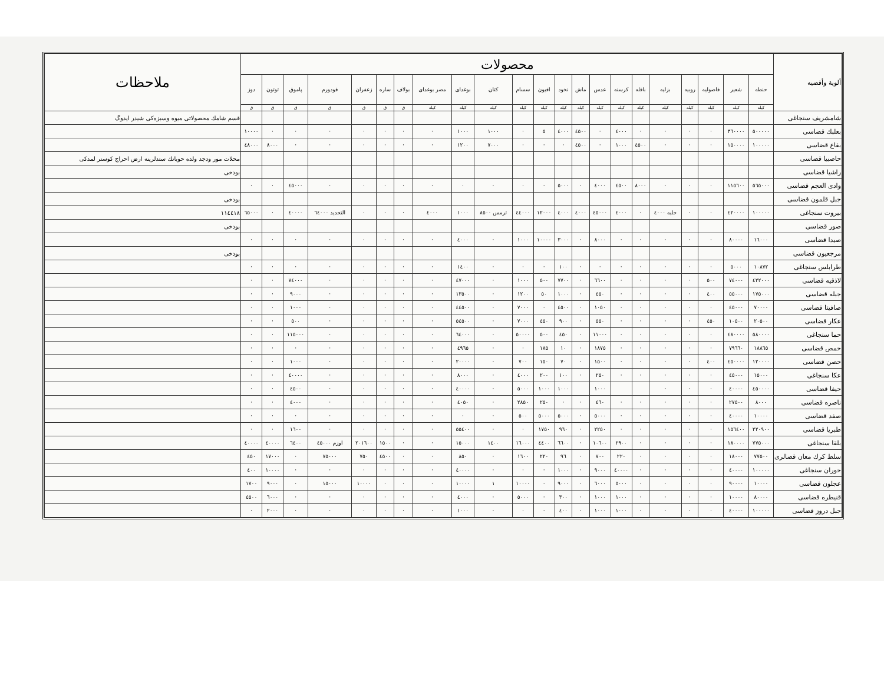| ألوية وأقضيه | محصولات | | | | | | | | | | | | | | | | | | | | | | ملاحظات |
| --- | --- | --- | --- | --- | --- | --- | --- | --- | --- | --- | --- | --- | --- | --- | --- | --- | --- | --- | --- | --- | --- | --- | --- |
| | حنطه | شعير | فاصوليه | روبيه | بزليه | باقله | كرسنه | عدس | ماش | نخود | افيون | سسام | كتان | بوغداى | مصر بوغداى | بولاف | ساره | زعفران | قودورم | پاموق | توتون | دوز | |
| | كيله | كيله | كيله | كيله | كيله | كيله | كيله | كيله | كيله | كيله | كيله | كيله | كيله | كيله | كيله | ق | ق | ق | ق | ق | ق | ق | |
| شامشريف سنجاغى | | | | | | | | | | | | | | | | | | | | | | | قسم شامك محصولاتى ميوه وسبزه‌كى شيدر ايدوگ |
| بعلبك قضاسى | ٥٠٠٠٠٠ | ٣٦٠٠٠٠ | · | · | · | · | ٤٠٠٠ | · | ٤٥٠٠ | ٤٠٠٠ | ٥ | · | ١٠٠٠ | ١٠٠٠ | · | · | · | · | · | · | · | ١٠٠٠٠ | |
| بقاع قضاسى | ١٠٠٠٠٠ | ١٥٠٠٠٠ | · | · | · | ٤٥٠٠ | ١٠٠٠ | · | ٤٥٠٠ | · | · | · | ٧٠٠٠ | ١٢٠٠ | · | · | · | · | · | · | ٨٠٠٠ | ٤٨٠٠٠ | |
| حاصبيا قضاسى | | | | | | | | | | | | | | | | | | | | | | | محلات مور ودجد ولده حوبانك ستدلرينه ارض احراج كوستر لمدكى |
| راشيا قضاسى | | | | | | | | | | | | | | | | | | | | | | | بودخى |
| وادى العجم قضاسى | ٥٦٥٠٠٠ | ١١٥٦٠٠ | · | · | · | ٨٠٠٠ | ٤٥٠٠ | ٤٠٠٠ | · | ٥٠٠٠ | · | · | · | · | · | · | · | · | · | ٤٥٠٠٠ | · | · | |
| جبل قلمون قضاسى | | | | | | | | | | | | | | | | | | | | | | | بودخى |
| بيروت سنجاغى | ١٠٠٠٠٠ | ٤٢٠٠٠٠ | · | · | حلبه ٤٠٠٠ | · | ٤٠٠٠ | ٤٥٠٠٠ | ٤٠٠٠ | ٤٠٠٠ | ١٢٠٠٠ | ٤٤٠٠٠ | ترمس ٨٥٠٠ | ١٠٠٠ | ٤٠٠٠ | · | · | · | التحديد ٦٤٠٠٠ | ٤٠٠٠٠ | · | ٦٥٠٠٠ | ١١٤٤١٨ |
| صور قضاسى | | | | | | | | | | | | | | | | | | | | | | | بودخى |
| صيدا قضاسى | ١٦٠٠٠ | ٨٠٠٠٠ | · | · | · | · | · | ٨٠٠٠ | · | ٣٠٠٠ | ١٠٠٠٠ | ١٠٠٠ | · | ٤٠٠٠ | · | · | · | · | · | · | · | · | |
| مرجعيون قضاسى | | | | | | | | | | | | | | | | | | | | | | | بودخى |
| طرابلس سنجاغى | ١٠٨٧٢ | ٥٠٠٠ | · | · | · | · | · | · | · | ١٠٠ | · | · | · | ١٤٠٠ | · | · | · | · | · | · | · | · | |
| لاذقيه قضاسى | ٤٢٢٠٠٠ | ٧٤٠٠٠ | ٥٠٠ | · | · | · | · | ٦٦٠٠ | · | ٧٧٠٠ | ٥٠٠ | ١٠٠٠ | · | ٤٧٠٠٠ | · | · | · | · | · | ٧٤٠٠٠ | · | · | |
| جبله قضاسى | ١٧٥٠٠٠ | ٥٥٠٠٠ | ٤٠٠ | · | · | · | · | ٤٥٠ | · | ١٠٠٠ | ٥٠ | ١٢٠٠ | · | ١٣٥٠٠ | · | · | · | · | · | ٩٠٠٠ | · | · | |
| صافيتا قضاسى | ٧٠٠٠٠ | ٤٥٠٠٠ | · | · | · | · | · | ١٠٥٠ | · | ٤٥٠٠ | · | ٧٠٠٠ | · | ٤٤٥٠٠ | · | · | · | · | · | ١٠٠٠ | · | · | |
| عكار قضاسى | ٢٠٥٠٠ | ١٠٥٠٠ | ٤٥٠ | · | · | · | · | ٥٥٠ | · | ٩٠٠ | ٤٥٠ | ٧٠٠٠ | · | ٥٤٥٠٠ | · | · | · | · | · | ٥٠٠ | · | · | |
| حما سنجاغى | ٥٨٠٠٠٠ | ٤٨٠٠٠٠ | · | · | · | · | · | ١١٠٠٠ | · | ٤٥٠ | ٥٠٠ | ٥٠٠٠٠ | · | ٦٤٠٠٠ | · | · | · | · | · | ١١٥٠٠٠ | · | · | |
| حمص قضاسى | ١٨٨٦٥ | ٧٩٦٦٠ | · | · | · | · | · | ١٨٧٥ | · | ١٠ | ١٨٥ | · | · | ٤٩٦٥ | · | · | · | · | · | · | · | · | |
| حصن قضاسى | ١٢٠٠٠٠ | ٤٥٠٠٠٠ | ٤٠٠ | · | · | · | · | ١٥٠٠ | · | ٧٠ | ١٥٠ | ٧٠٠ | · | ٢٠٠٠٠ | · | · | · | · | · | ١٠٠٠ | · | · | |
| عكا سنجاغى | ١٥٠٠٠ | ٤٥٠٠٠ | · | · | · | · | · | ٢٥٠ | · | ١٠٠ | ٢٠٠ | ٤٠٠٠ | · | ٨٠٠٠ | · | · | · | · | · | ٤٠٠٠٠ | · | · | |
| حيفا قضاسى | ٤٥٠٠٠٠ | ٤٠٠٠٠ | · | · | · | | | ١٠٠٠ | | ١٠٠٠ | ١٠٠٠ | ٥٠٠٠ | · | ٤٠٠٠٠ | · | · | · | · | · | ٤٥٠٠ | · | · | |
| ناصره قضاسى | ٨٠٠٠ | ٢٧٥٠٠ | · | · | · | · | · | ٤٦٠ | · | · | ٢٥٠ | ٢٨٥٠ | · | ٤٠٥٠ | · | · | · | · | · | ٤٠٠٠ | · | · | |
| صفد قضاسى | ١٠٠٠٠ | ٤٠٠٠٠ | · | · | · | · | · | ٥٠٠٠ | · | ٥٠٠٠ | ٥٠٠٠ | ٥٠٠ | · | · | · | · | · | · | · | · | · | · | |
| طبريا قضاسى | ٢٢٠٩٠٠ | ١٥٦٤٠٠ | · | · | · | · | · | ٢٢٥٠ | · | ٩٦٠ | ١٧٥٠ | · | · | ٥٥٤٠٠ | · | · | · | · | · | ١٦٠٠ | · | · | |
| بلقا سنجاغى | ٧٧٥٠٠٠ | ١٨٠٠٠٠ | · | · | · | · | ٢٩٠٠ | ١٠٦٠٠ | · | ٦٦٠٠ | ٤٤٠٠ | ١٦٠٠٠ | ١٤٠٠ | ١٥٠٠٠ | · | · | ١٥٠٠ | ٢٠١٦٠٠ | اوزم ٤٥٠٠٠ | ٦٤٠٠ | ٤٠٠٠٠ | ٤٠٠٠٠ | |
| سلط كرك معان قضالرى | ٧٧٥٠٠ | ١٨٠٠٠ | · | · | · | · | ٢٢٠ | ٧٠٠ | · | ٩٦ | ٢٢٠ | ١٦٠٠ | · | ٨٥٠ | · | · | ٤٥٠٠ | ٧٥٠ | ٧٥٠٠٠ | · | ١٧٠٠٠ | ٤٥٠ | |
| حوران سنجاغى | ١٠٠٠٠٠ | ٤٠٠٠٠ | · | · | · | · | ٤٠٠٠٠ | ٩٠٠٠ | · | ١٠٠٠ | · | · | · | ٤٠٠٠٠ | · | · | · | · | · | · | ١٠٠٠٠ | ٤٠٠ | |
| عجلون قضاسى | ١٠٠٠٠ | ٩٠٠٠٠ | · | · | · | · | ٥٠٠٠ | ٦٠٠٠ | · | ٩٠٠٠ | · | ١٠٠٠٠ | ١ | ١٠٠٠٠ | · | · | · | ١٠٠٠٠ | ١٥٠٠٠ | · | ٩٠٠٠ | ١٧٠٠ | |
| قنيطره قضاسى | ٨٠٠٠٠ | ١٠٠٠٠ | · | · | · | · | ١٠٠٠ | ١٠٠٠ | · | ٣٠٠ | · | ٥٠٠٠ | · | ٤٠٠٠ | · | · | · | · | · | · | ٦٠٠٠ | ٤٥٠٠ | |
| جبل دروز قضاسى | ١٠٠٠٠٠ | ٤٠٠٠٠ | · | · | · | · | ١٠٠٠ | ١٠٠٠ | · | ٤٠٠ | · | · | · | ١٠٠٠ | · | · | · | · | · | · | ٢٠٠٠ | · | |